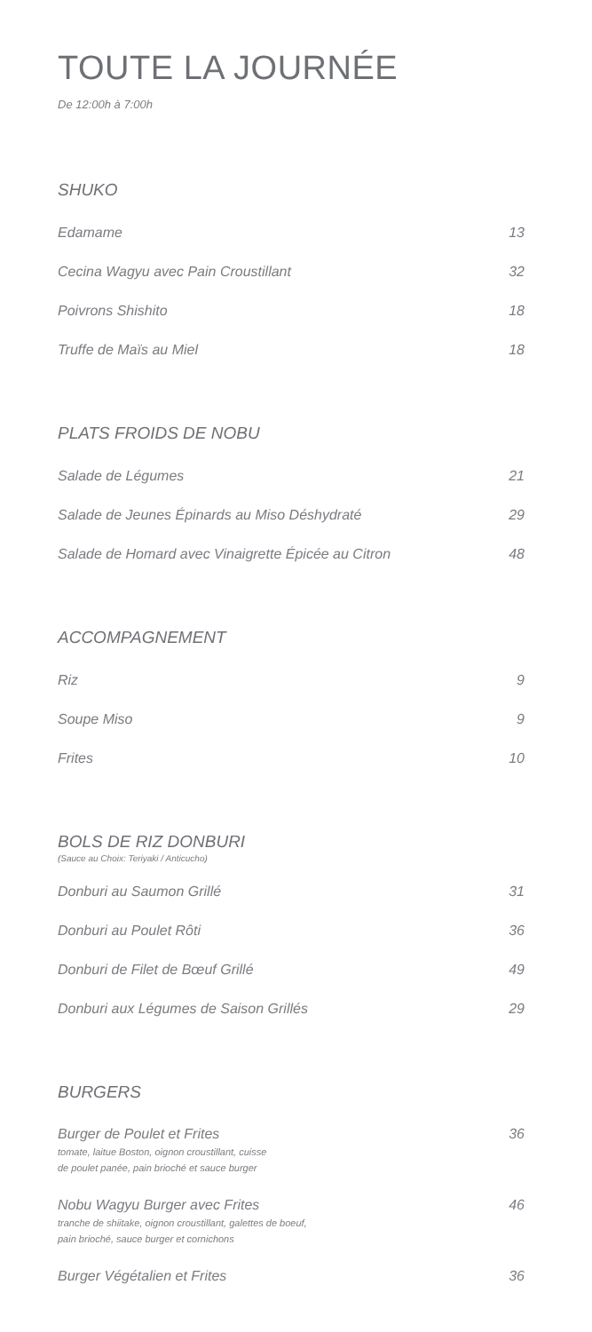TOUTE LA JOURNÉE
De 12:00h à 7:00h
SHUKO
Edamame 13
Cecina Wagyu avec Pain Croustillant 32
Poivrons Shishito 18
Truffe de Maïs au Miel 18
PLATS FROIDS DE NOBU
Salade de Légumes 21
Salade de Jeunes Épinards au Miso Déshydraté 29
Salade de Homard avec Vinaigrette Épicée au Citron 48
ACCOMPAGNEMENT
Riz 9
Soupe Miso 9
Frites 10
BOLS DE RIZ DONBURI
(Sauce au Choix: Teriyaki / Anticucho)
Donburi au Saumon Grillé 31
Donburi au Poulet Rôti 36
Donburi de Filet de Bœuf Grillé 49
Donburi aux Légumes de Saison Grillés 29
BURGERS
Burger de Poulet et Frites
tomate, laitue Boston, oignon croustillant, cuisse
de poulet panée, pain brioché et sauce burger
36
Nobu Wagyu Burger avec Frites
tranche de shiitake, oignon croustillant, galettes de boeuf,
pain brioché, sauce burger et cornichons
46
Burger Végétalien et Frites 36